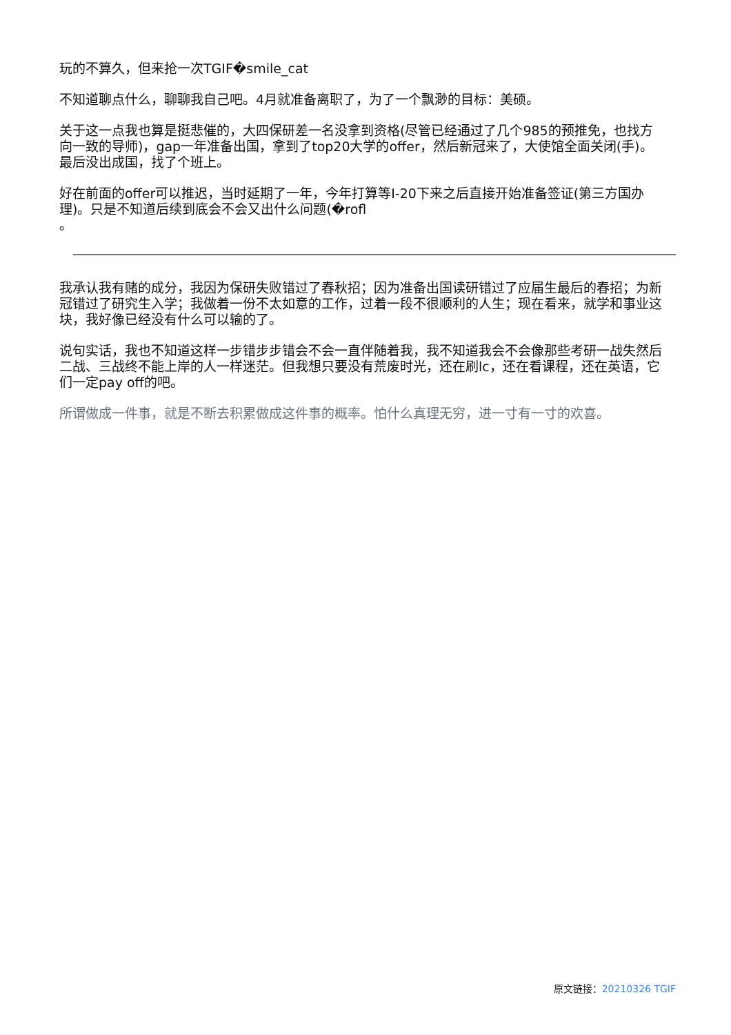玩的不算久，但来抢一次TGIF�smile_cat
不知道聊点什么，聊聊我自己吧。4月就准备离职了，为了一个飘渺的目标：美硕。
关于这一点我也算是挺悲催的，大四保研差一名没拿到资格(尽管已经通过了几个985的预推免，也找方向一致的导师)，gap一年准备出国，拿到了top20大学的offer，然后新冠来了，大使馆全面关闭(手)。最后没出成国，找了个班上。
好在前面的offer可以推迟，当时延期了一年，今年打算等I-20下来之后直接开始准备签证(第三方国办理)。只是不知道后续到底会不会又出什么问题(�rofl
。
我承认我有赌的成分，我因为保研失败错过了春秋招；因为准备出国读研错过了应届生最后的春招；为新冠错过了研究生入学；我做着一份不太如意的工作，过着一段不很顺利的人生；现在看来，就学和事业这块，我好像已经没有什么可以输的了。
说句实话，我也不知道这样一步错步步错会不会一直伴随着我，我不知道我会不会像那些考研一战失然后二战、三战终不能上岸的人一样迷茫。但我想只要没有荒废时光，还在刷lc，还在看课程，还在英语，它们一定pay off的吧。
所谓做成一件事，就是不断去积累做成这件事的概率。怕什么真理无穷，进一寸有一寸的欢喜。
原文链接：20210326 TGIF